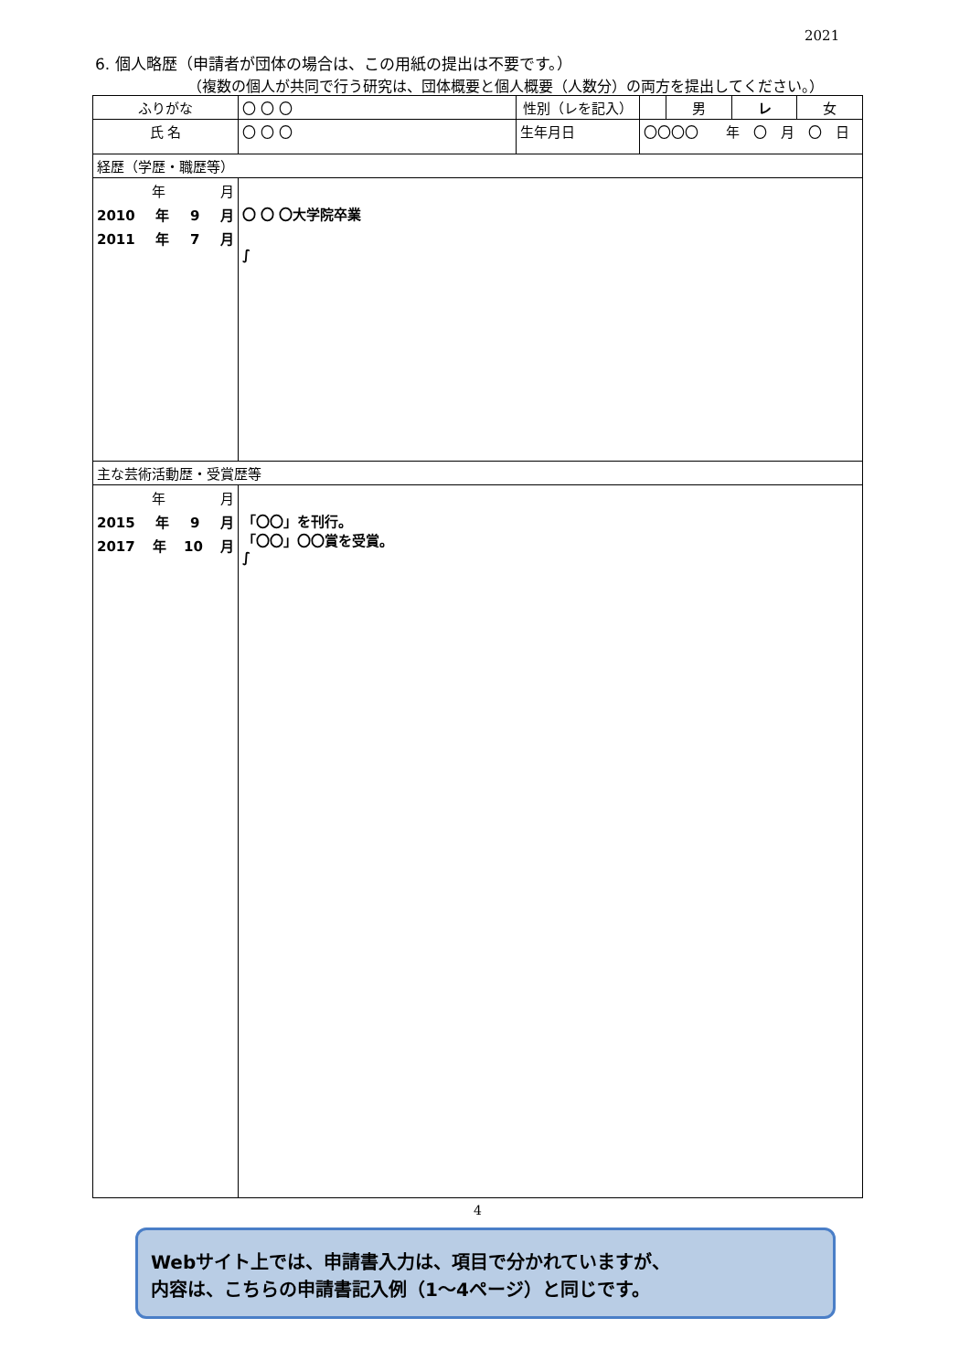2021
6. 個人略歴（申請者が団体の場合は、この用紙の提出は不要です。）
（複数の個人が共同で行う研究は、団体概要と個人概要（人数分）の両方を提出してください。）
| ふりがな | 〇 〇 〇 | 性別（レを記入） | | | 男 | レ | 女 |
| 氏 名 | 〇 〇 〇 | 生年月日 | 〇〇〇〇 年 〇 月 〇 日 | | | | |
| 経歴（学歴・職歴等） | | | | | | | |
| 年 月 2010 年 9 月 2011 年 7 月 | 〇 〇 〇大学院卒業 ∫ | | | | | | |
| 主な芸術活動歴・受賞歴等 | | | | | | | |
| 年 月 2015 年 9 月 2017 年 10 月 | 「〇〇」を刊行。 「〇〇」〇〇賞を受賞。 ∫ | | | | | | |
4
Webサイト上では、申請書入力は、項目で分かれていますが、
内容は、こちらの申請書記入例（1～4ページ）と同じです。